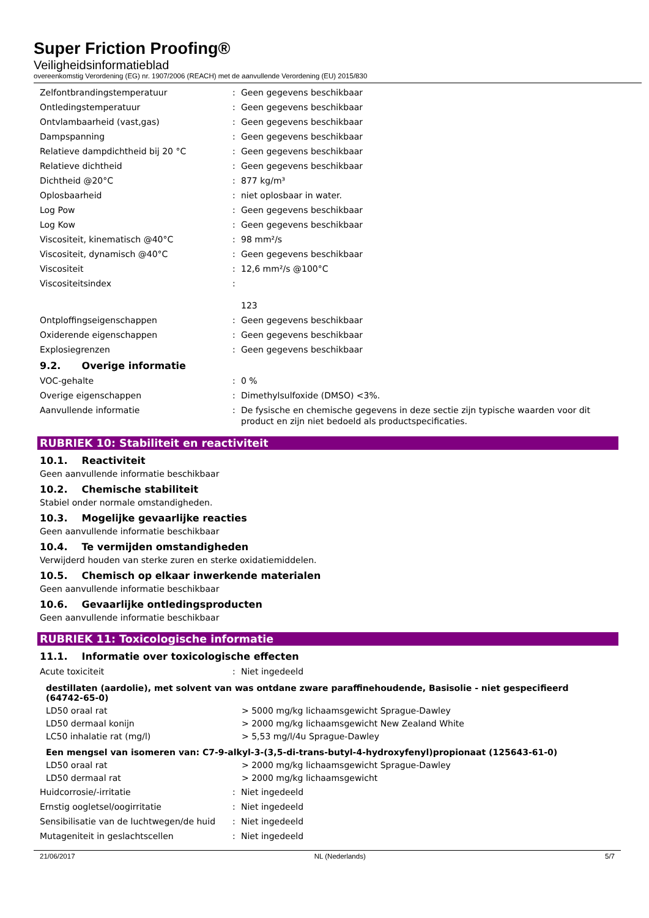Super Friction Proofing®
Veiligheidsinformatieblad
overeenkomstig Verordening (EG) nr. 1907/2006 (REACH) met de aanvullende Verordening (EU) 2015/830
Zelfontbrandingstemperatuur : Geen gegevens beschikbaar
Ontledingstemperatuur : Geen gegevens beschikbaar
Ontvlambaarheid (vast,gas) : Geen gegevens beschikbaar
Dampspanning : Geen gegevens beschikbaar
Relatieve dampdichtheid bij 20 °C : Geen gegevens beschikbaar
Relatieve dichtheid : Geen gegevens beschikbaar
Dichtheid @20°C : 877 kg/m³
Oplosbaarheid : niet oplosbaar in water.
Log Pow : Geen gegevens beschikbaar
Log Kow : Geen gegevens beschikbaar
Viscositeit, kinematisch @40°C : 98 mm²/s
Viscositeit, dynamisch @40°C : Geen gegevens beschikbaar
Viscositeit : 12,6 mm²/s @100°C
Viscositeitsindex :
123
Ontploffingseigenschappen : Geen gegevens beschikbaar
Oxiderende eigenschappen : Geen gegevens beschikbaar
Explosiegrenzen : Geen gegevens beschikbaar
9.2. Overige informatie
VOC-gehalte : 0 %
Overige eigenschappen : Dimethylsulfoxide (DMSO) <3%.
Aanvullende informatie : De fysische en chemische gegevens in deze sectie zijn typische waarden voor dit product en zijn niet bedoeld als productspecificaties.
RUBRIEK 10: Stabiliteit en reactiviteit
10.1. Reactiviteit
Geen aanvullende informatie beschikbaar
10.2. Chemische stabiliteit
Stabiel onder normale omstandigheden.
10.3. Mogelijke gevaarlijke reacties
Geen aanvullende informatie beschikbaar
10.4. Te vermijden omstandigheden
Verwijderd houden van sterke zuren en sterke oxidatiemiddelen.
10.5. Chemisch op elkaar inwerkende materialen
Geen aanvullende informatie beschikbaar
10.6. Gevaarlijke ontledingsproducten
Geen aanvullende informatie beschikbaar
RUBRIEK 11: Toxicologische informatie
11.1. Informatie over toxicologische effecten
Acute toxiciteit : Niet ingedeeld
destillaten (aardolie), met solvent van was ontdane zware paraffinehoudende, Basisolie - niet gespecifieerd (64742-65-0)
LD50 oraal rat > 5000 mg/kg lichaamsgewicht Sprague-Dawley
LD50 dermaal konijn > 2000 mg/kg lichaamsgewicht New Zealand White
LC50 inhalatie rat (mg/l) > 5,53 mg/l/4u Sprague-Dawley
Een mengsel van isomeren van: C7-9-alkyl-3-(3,5-di-trans-butyl-4-hydroxyfenyl)propionaat (125643-61-0)
LD50 oraal rat > 2000 mg/kg lichaamsgewicht Sprague-Dawley
LD50 dermaal rat > 2000 mg/kg lichaamsgewicht
Huidcorrosie/-irritatie : Niet ingedeeld
Ernstig oogletsel/oogirritatie : Niet ingedeeld
Sensibilisatie van de luchtwegen/de huid
: Niet ingedeeld
Mutageniteit in geslachtscellen : Niet ingedeeld
21/06/2017 NL (Nederlands) 5/7